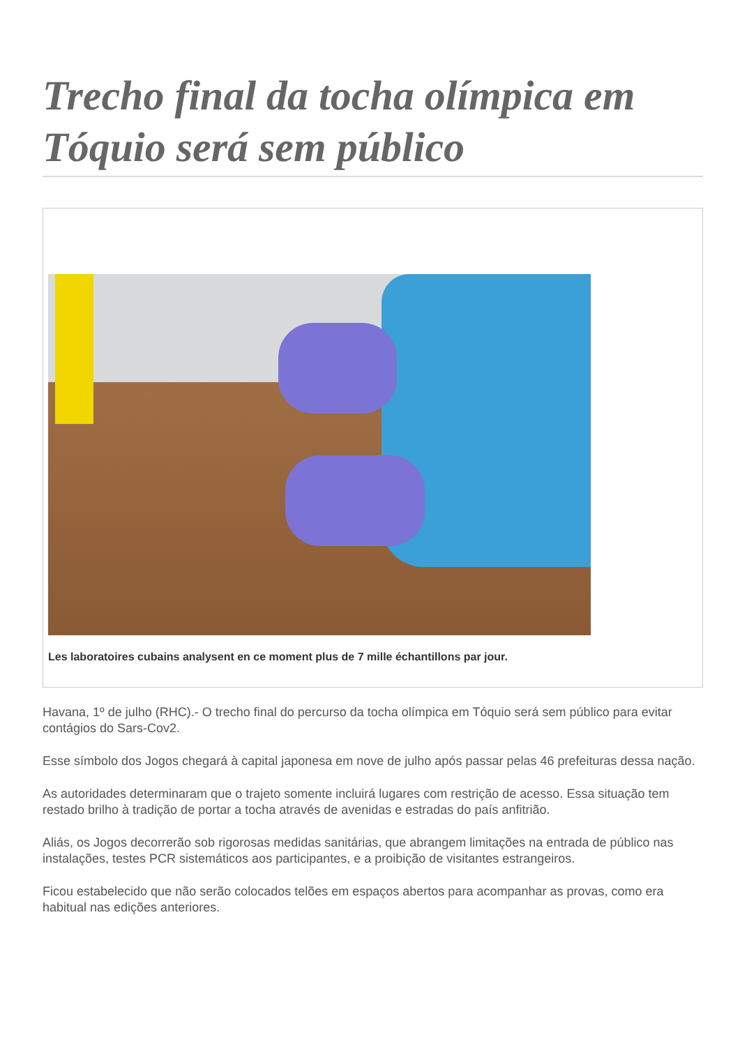Trecho final da tocha olímpica em Tóquio será sem público
Les laboratoires cubains analysent en ce moment plus de 7 mille échantillons par jour.
Havana, 1º de julho (RHC).- O trecho final do percurso da tocha olímpica em Tóquio será sem público para evitar contágios do Sars-Cov2.
Esse símbolo dos Jogos chegará à capital japonesa em nove de julho após passar pelas 46 prefeituras dessa nação.
As autoridades determinaram que o trajeto somente incluirá lugares com restrição de acesso. Essa situação tem restado brilho à tradição de portar a tocha através de avenidas e estradas do país anfitrião.
Aliás, os Jogos decorrerão sob rigorosas medidas sanitárias, que abrangem limitações na entrada de público nas instalações, testes PCR sistemáticos aos participantes, e a proibição de visitantes estrangeiros.
Ficou estabelecido que não serão colocados telões em espaços abertos para acompanhar as provas, como era habitual nas edições anteriores.